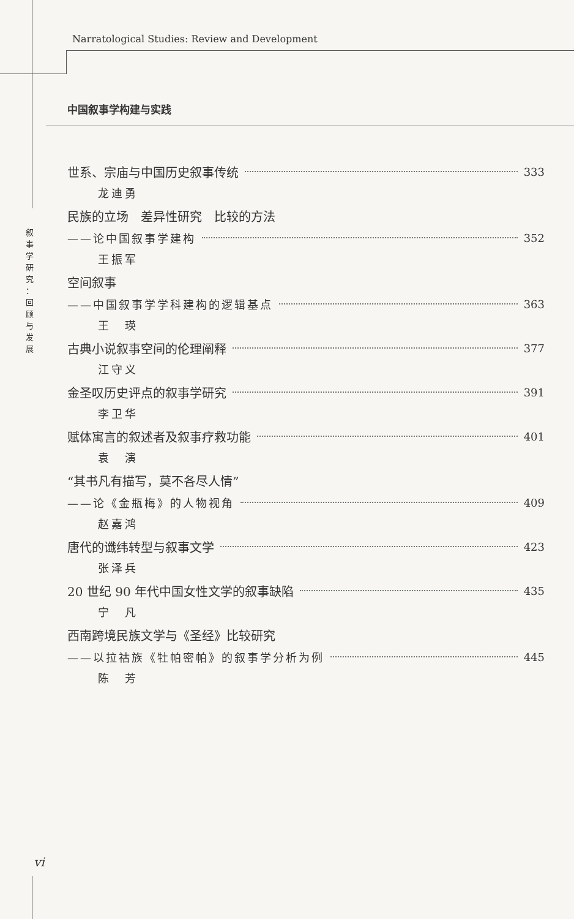Narratological Studies: Review and Development
中国叙事学构建与实践
叙
事
学
研
究
：
回
顾
与
发
展
世系、宗庙与中国历史叙事传统 333
龙迪勇
民族的立场　差异性研究　比较的方法
——论中国叙事学建构 352
王振军
空间叙事
——中国叙事学学科建构的逻辑基点 363
王　瑛
古典小说叙事空间的伦理阐释 377
江守义
金圣叹历史评点的叙事学研究 391
李卫华
赋体寓言的叙述者及叙事疗救功能 401
袁　演
“其书凡有描写，莫不各尽人情”
——论《金瓶梅》的人物视角 409
赵嘉鸿
唐代的谶纬转型与叙事文学 423
张泽兵
20 世纪 90 年代中国女性文学的叙事缺陷 435
宁　凡
西南跨境民族文学与《圣经》比较研究
——以拉祜族《牡帕密帕》的叙事学分析为例 445
陈　芳
vi